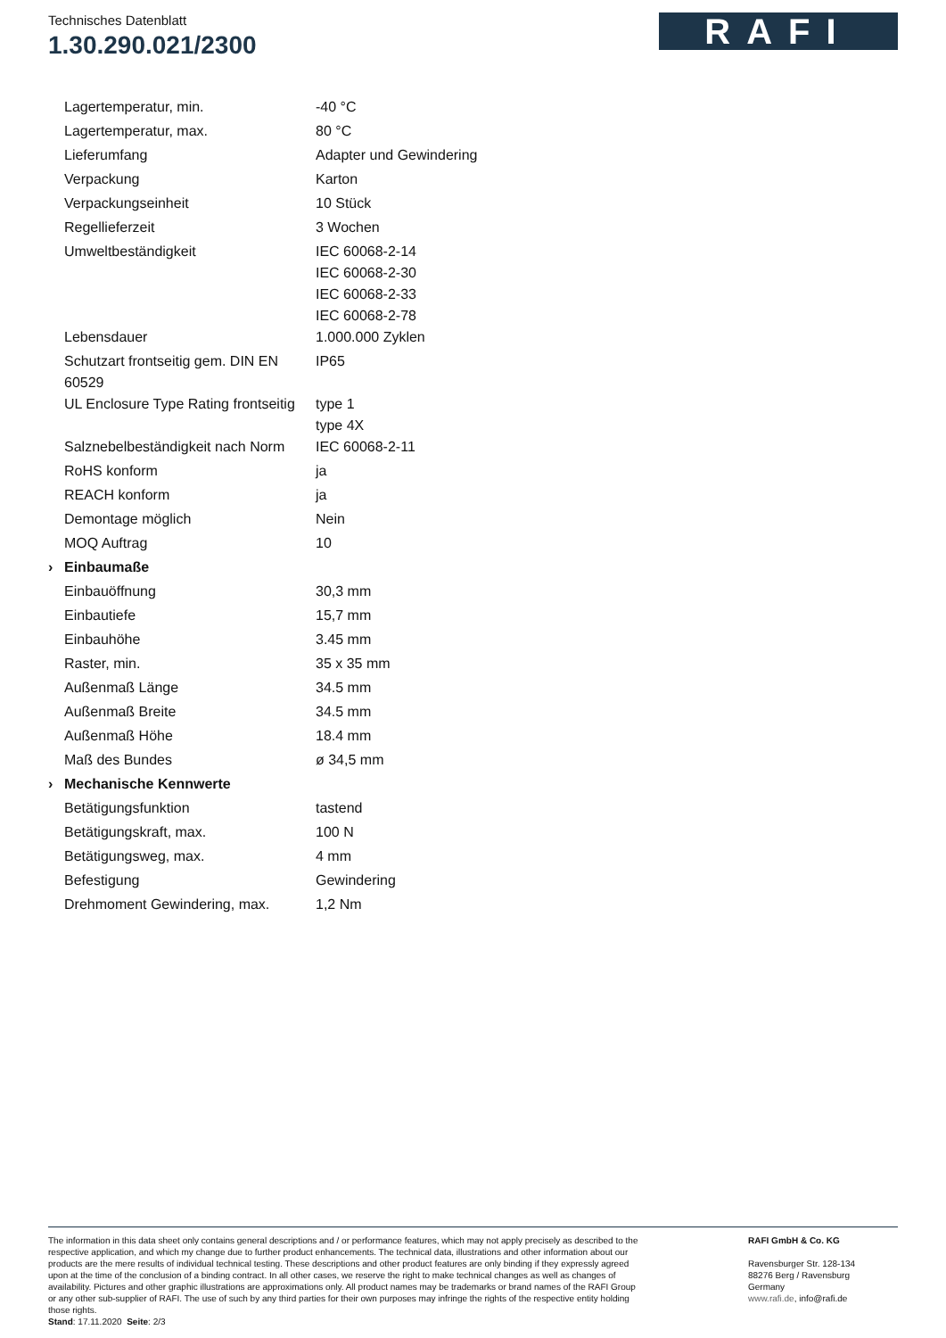Technisches Datenblatt
1.30.290.021/2300
RAFI
| | Lagertemperatur, min. | -40 °C |
| | Lagertemperatur, max. | 80 °C |
| | Lieferumfang | Adapter und Gewindering |
| | Verpackung | Karton |
| | Verpackungseinheit | 10 Stück |
| | Regellieferzeit | 3 Wochen |
| | Umweltbeständigkeit | IEC 60068-2-14 IEC 60068-2-30 IEC 60068-2-33 IEC 60068-2-78 |
| | Lebensdauer | 1.000.000 Zyklen |
| | Schutzart frontseitig gem. DIN EN 60529 | IP65 |
| | UL Enclosure Type Rating frontseitig | type 1 type 4X |
| | Salznebelbeständigkeit nach Norm | IEC 60068-2-11 |
| | RoHS konform | ja |
| | REACH konform | ja |
| | Demontage möglich | Nein |
| | MOQ Auftrag | 10 |
| › | Einbaumaße | |
| | Einbauöffnung | 30,3 mm |
| | Einbautiefe | 15,7 mm |
| | Einbauhöhe | 3.45 mm |
| | Raster, min. | 35 x 35 mm |
| | Außenmaß Länge | 34.5 mm |
| | Außenmaß Breite | 34.5 mm |
| | Außenmaß Höhe | 18.4 mm |
| | Maß des Bundes | ø 34,5 mm |
| › | Mechanische Kennwerte | |
| | Betätigungsfunktion | tastend |
| | Betätigungskraft, max. | 100 N |
| | Betätigungsweg, max. | 4 mm |
| | Befestigung | Gewindering |
| | Drehmoment Gewindering, max. | 1,2 Nm |
The information in this data sheet only contains general descriptions and / or performance features, which may not apply precisely as described to the respective application, and which my change due to further product enhancements. The technical data, illustrations and other information about our products are the mere results of individual technical testing. These descriptions and other product features are only binding if they expressly agreed upon at the time of the conclusion of a binding contract. In all other cases, we reserve the right to make technical changes as well as changes of availability. Pictures and other graphic illustrations are approximations only. All product names may be trademarks or brand names of the RAFI Group or any other sub-supplier of RAFI. The use of such by any third parties for their own purposes may infringe the rights of the respective entity holding those rights.
Stand: 17.11.2020 Seite: 2/3
RAFI GmbH & Co. KG
Ravensburger Str. 128-134
88276 Berg / Ravensburg
Germany
www.rafi.de, info@rafi.de